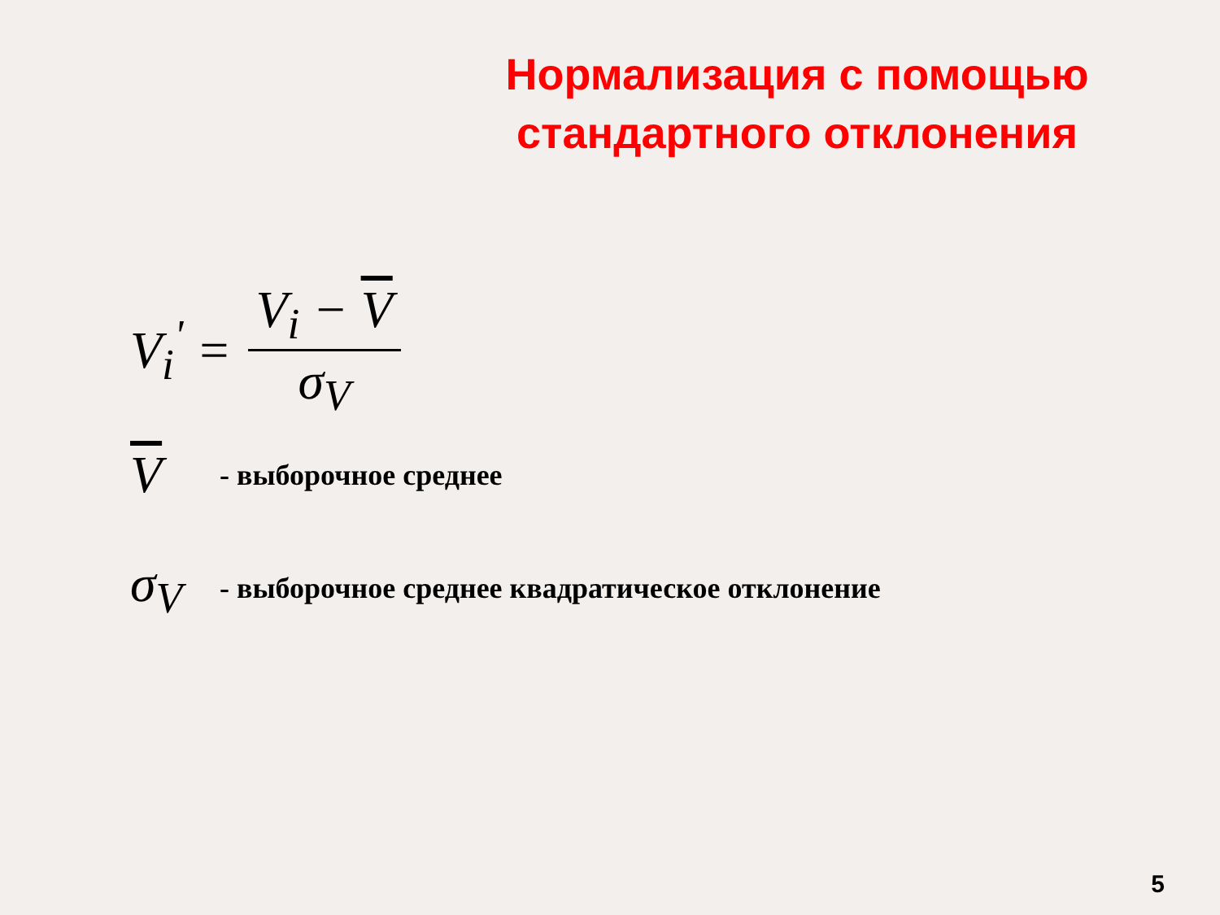Нормализация с помощью стандартного отклонения
V<sub>i</sub><sup>'</sup> = V<sub>i</sub> − V σ<sub>V</sub>
V - выборочное среднее
σ<sub>V</sub> - выборочное среднее квадратическое отклонение
5